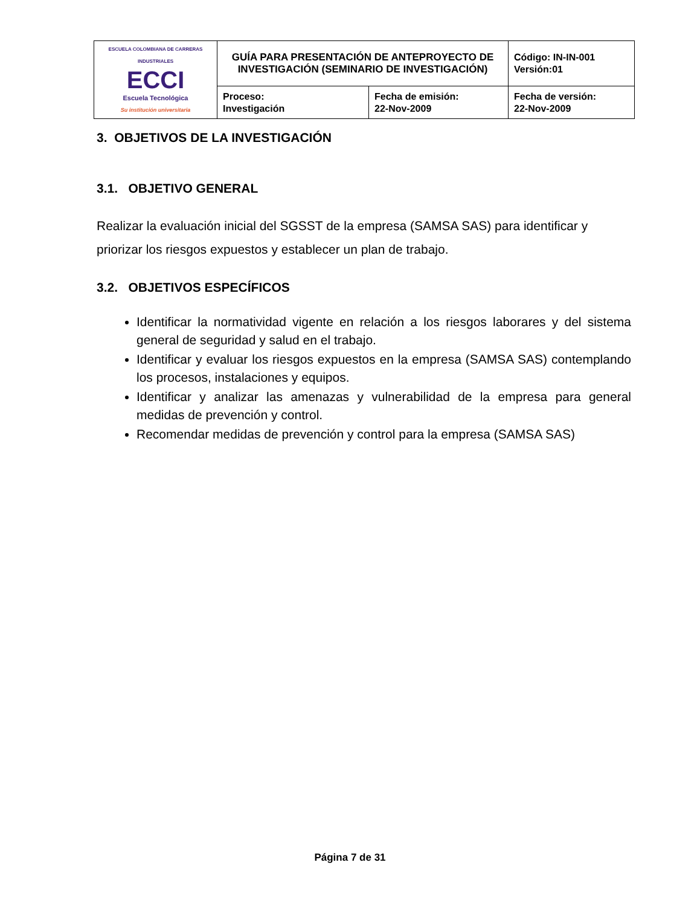| ESCUELA COLOMBIANA DE CARRERAS INDUSTRIALES ECCI Escuela Tecnológica Su institución universitaria | GUÍA PARA PRESENTACIÓN DE ANTEPROYECTO DE INVESTIGACIÓN (SEMINARIO DE INVESTIGACIÓN) | | Código: IN-IN-001 Versión:01 |
| | Proceso: Investigación | Fecha de emisión: 22-Nov-2009 | Fecha de versión: 22-Nov-2009 |
3. OBJETIVOS DE LA INVESTIGACIÓN
3.1. OBJETIVO GENERAL
Realizar la evaluación inicial del SGSST de la empresa (SAMSA SAS) para identificar y priorizar los riesgos expuestos y establecer un plan de trabajo.
3.2. OBJETIVOS ESPECÍFICOS
Identificar la normatividad vigente en relación a los riesgos laborares y del sistema general de seguridad y salud en el trabajo.
Identificar y evaluar los riesgos expuestos en la empresa (SAMSA SAS) contemplando los procesos, instalaciones y equipos.
Identificar y analizar las amenazas y vulnerabilidad de la empresa para general medidas de prevención y control.
Recomendar medidas de prevención y control para la empresa (SAMSA SAS)
Página 7 de 31